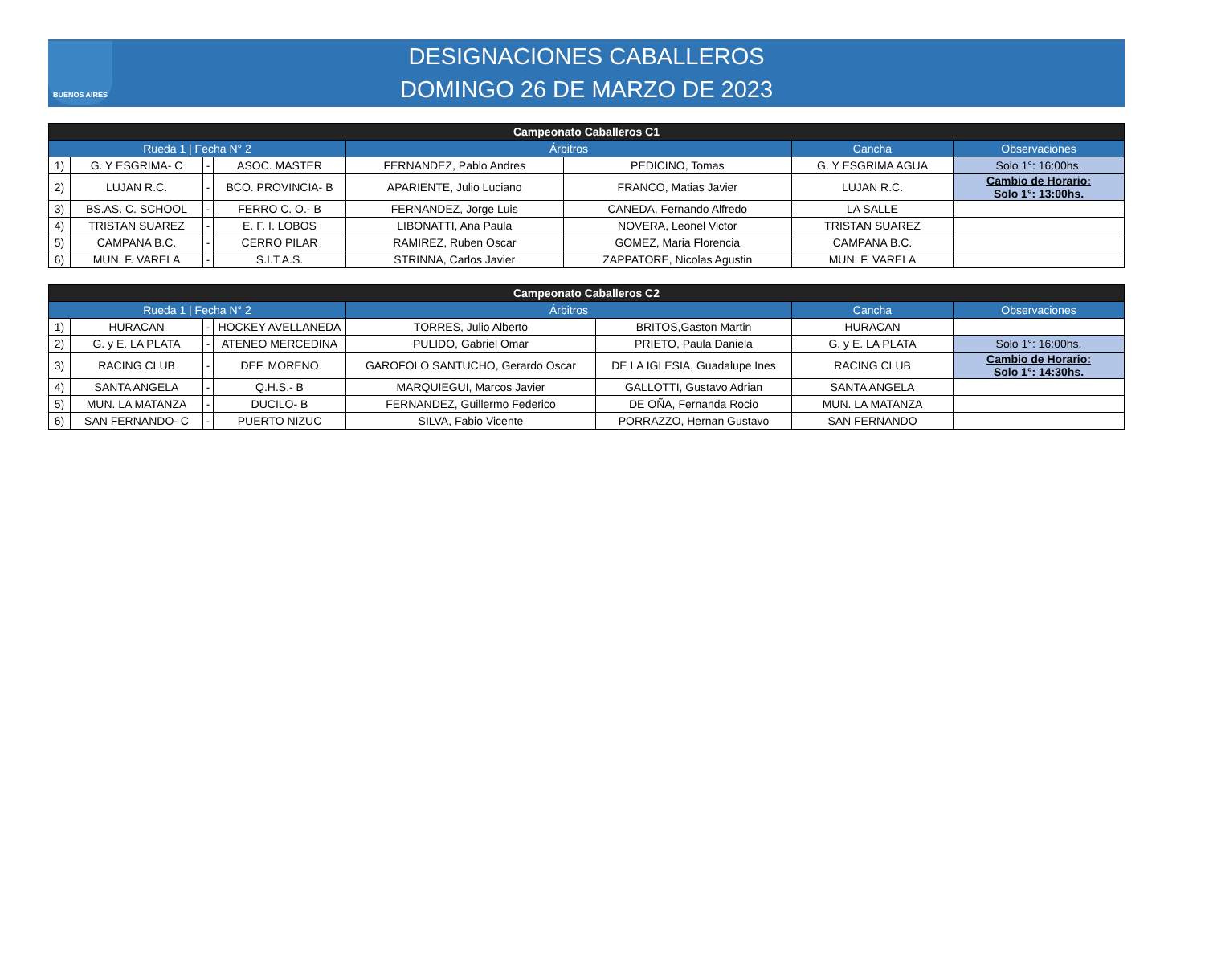BUENOS AIRES
DESIGNACIONES CABALLEROS
DOMINGO 26 DE MARZO DE 2023
| Campeonato Caballeros C1 | | | | | | | |
| --- | --- | --- | --- | --- | --- | --- | --- |
| Rueda 1 / Fecha N° 2 | | | | Árbitros | | Cancha | Observaciones |
| 1) | G. Y ESGRIMA- C | - | ASOC. MASTER | FERNANDEZ, Pablo Andres | PEDICINO, Tomas | G. Y ESGRIMA AGUA | Solo 1°: 16:00hs. |
| 2) | LUJAN R.C. | - | BCO. PROVINCIA- B | APARIENTE, Julio Luciano | FRANCO, Matias Javier | LUJAN R.C. | Cambio de Horario: Solo 1°: 13:00hs. |
| 3) | BS.AS. C. SCHOOL | - | FERRO C. O.- B | FERNANDEZ, Jorge Luis | CANEDA, Fernando Alfredo | LA SALLE | |
| 4) | TRISTAN SUAREZ | - | E. F. I. LOBOS | LIBONATTI, Ana Paula | NOVERA, Leonel Victor | TRISTAN SUAREZ | |
| 5) | CAMPANA B.C. | - | CERRO PILAR | RAMIREZ, Ruben Oscar | GOMEZ, Maria Florencia | CAMPANA B.C. | |
| 6) | MUN. F. VARELA | - | S.I.T.A.S. | STRINNA, Carlos Javier | ZAPPATORE, Nicolas Agustin | MUN. F. VARELA | |
| Campeonato Caballeros C2 | | | | | | | |
| --- | --- | --- | --- | --- | --- | --- | --- |
| Rueda 1 / Fecha N° 2 | | | | Árbitros | | Cancha | Observaciones |
| 1) | HURACAN | - | HOCKEY AVELLANEDA | TORRES, Julio Alberto | BRITOS,Gaston Martin | HURACAN | |
| 2) | G. y E. LA PLATA | - | ATENEO MERCEDINA | PULIDO, Gabriel Omar | PRIETO, Paula Daniela | G. y E. LA PLATA | Solo 1°: 16:00hs. |
| 3) | RACING CLUB | - | DEF. MORENO | GAROFOLO SANTUCHO, Gerardo Oscar | DE LA IGLESIA, Guadalupe Ines | RACING CLUB | Cambio de Horario: Solo 1°: 14:30hs. |
| 4) | SANTA ANGELA | - | Q.H.S.- B | MARQUIEGUI, Marcos Javier | GALLOTTI, Gustavo Adrian | SANTA ANGELA | |
| 5) | MUN. LA MATANZA | - | DUCILO- B | FERNANDEZ, Guillermo Federico | DE OÑA, Fernanda Rocio | MUN. LA MATANZA | |
| 6) | SAN FERNANDO- C | - | PUERTO NIZUC | SILVA, Fabio Vicente | PORRAZZO, Hernan Gustavo | SAN FERNANDO | |